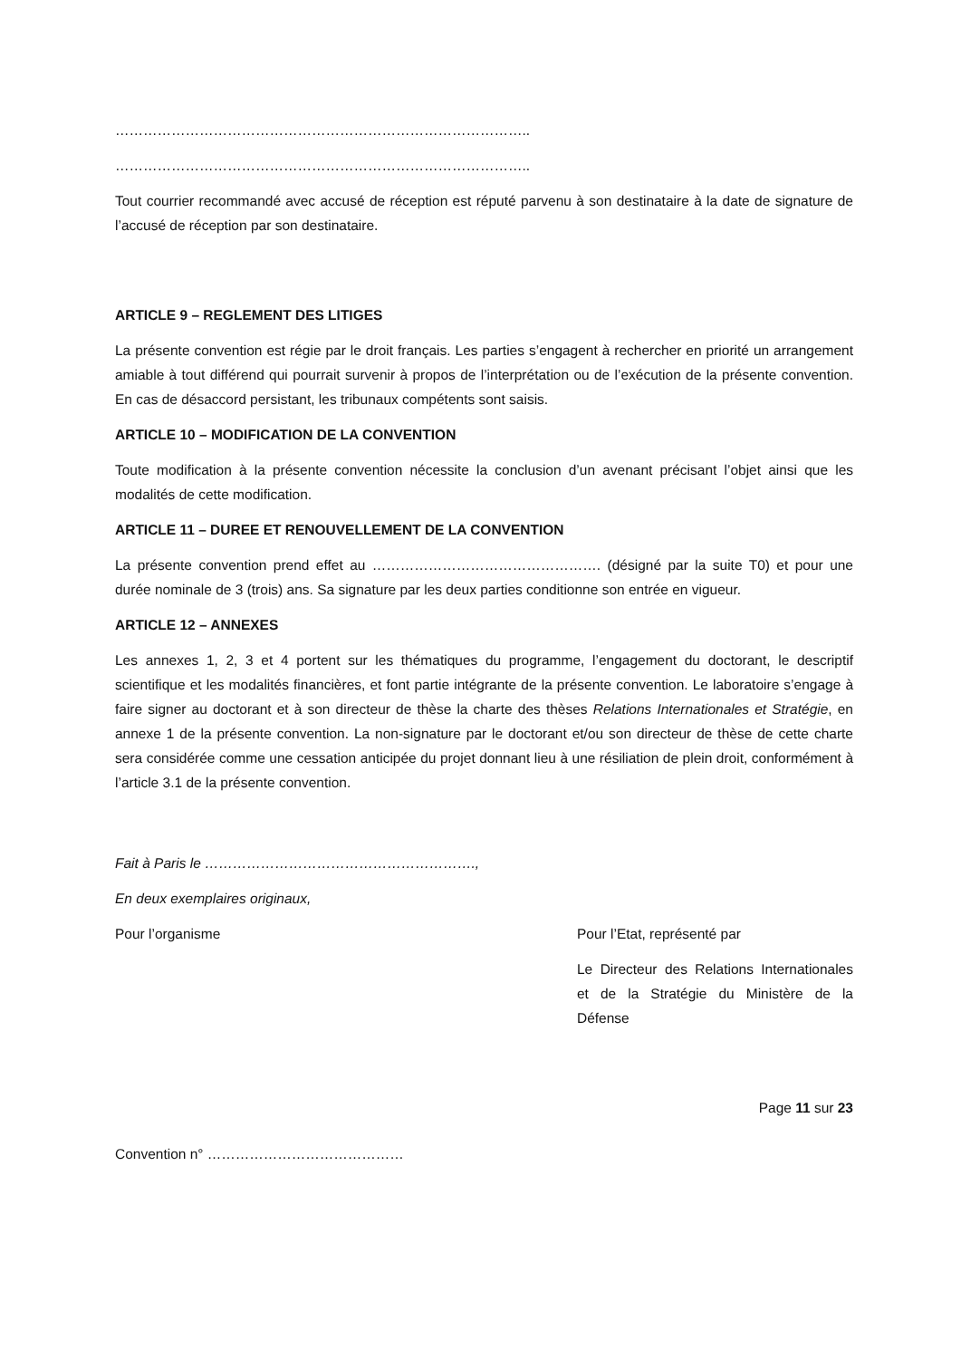……………………………………………………………………………..
……………………………………………………………………………..
Tout courrier recommandé avec accusé de réception est réputé parvenu à son destinataire à la date de signature de l’accusé de réception par son destinataire.
ARTICLE 9 – REGLEMENT DES LITIGES
La présente convention est régie par le droit français. Les parties s’engagent à rechercher en priorité un arrangement amiable à tout différend qui pourrait survenir à propos de l’interprétation ou de l’exécution de la présente convention. En cas de désaccord persistant, les tribunaux compétents sont saisis.
ARTICLE 10 – MODIFICATION DE LA CONVENTION
Toute modification à la présente convention nécessite la conclusion d’un avenant précisant l’objet ainsi que les modalités de cette modification.
ARTICLE 11 – DUREE ET RENOUVELLEMENT DE LA CONVENTION
La présente convention prend effet au …………………………………………. (désigné par la suite T0) et pour une durée nominale de 3 (trois) ans. Sa signature par les deux parties conditionne son entrée en vigueur.
ARTICLE 12 – ANNEXES
Les annexes 1, 2, 3 et 4 portent sur les thématiques du programme, l’engagement du doctorant, le descriptif scientifique et les modalités financières, et font partie intégrante de la présente convention. Le laboratoire s’engage à faire signer au doctorant et à son directeur de thèse la charte des thèses Relations Internationales et Stratégie, en annexe 1 de la présente convention. La non-signature par le doctorant et/ou son directeur de thèse de cette charte sera considérée comme une cessation anticipée du projet donnant lieu à une résiliation de plein droit, conformément à l’article 3.1 de la présente convention.
Fait à Paris le ………………………………………………….,
En deux exemplaires originaux,
Pour l’organisme Pour l’Etat, représenté par
Le Directeur des Relations Internationales et de la Stratégie du Ministère de la Défense
Page 11 sur 23
Convention n° ……………………………………